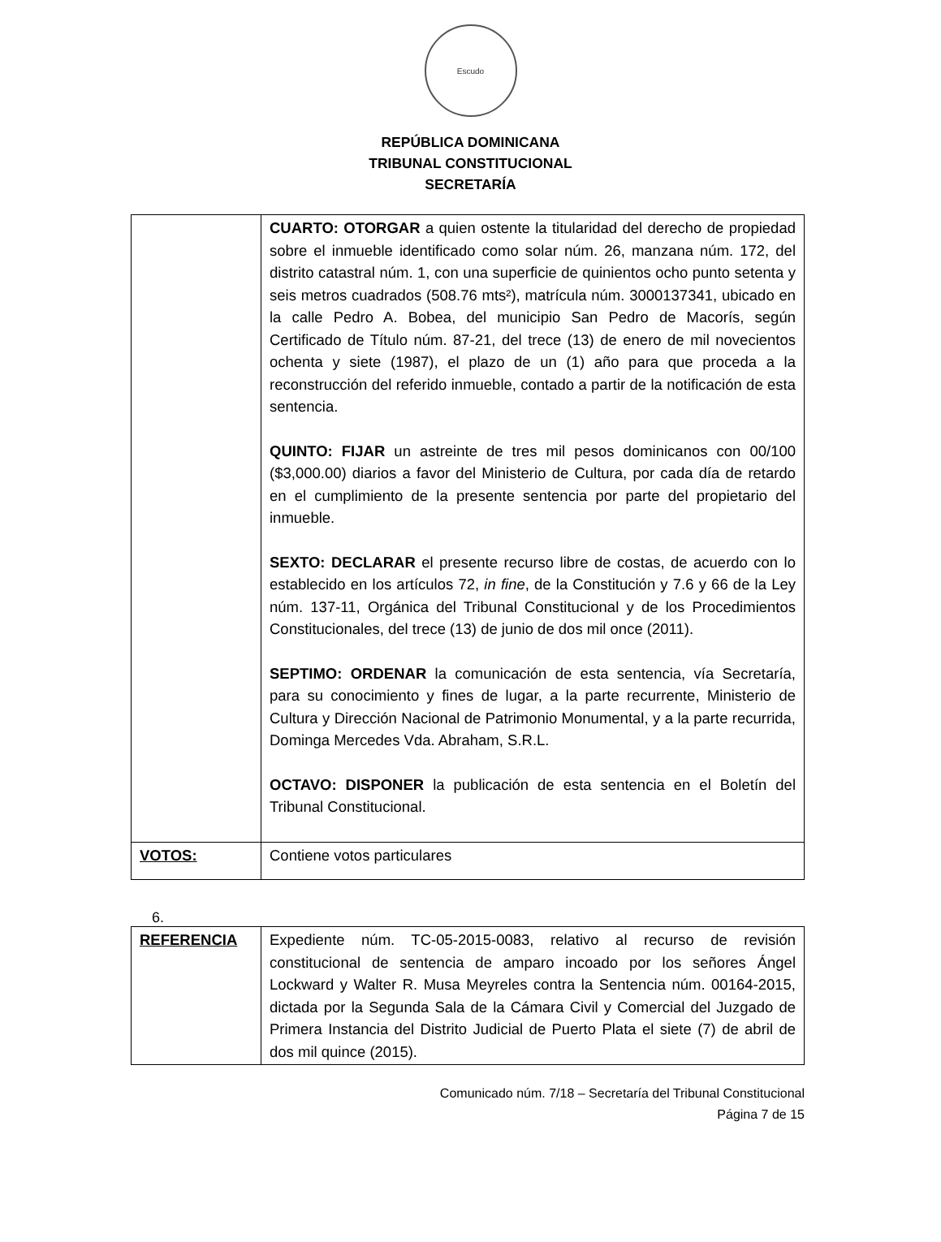Escudo
REPÚBLICA DOMINICANA
TRIBUNAL CONSTITUCIONAL
SECRETARÍA
| | CUARTO: OTORGAR a quien ostente la titularidad del derecho de propiedad sobre el inmueble identificado como solar núm. 26, manzana núm. 172, del distrito catastral núm. 1, con una superficie de quinientos ocho punto setenta y seis metros cuadrados (508.76 mts²), matrícula núm. 3000137341, ubicado en la calle Pedro A. Bobea, del municipio San Pedro de Macorís, según Certificado de Título núm. 87-21, del trece (13) de enero de mil novecientos ochenta y siete (1987), el plazo de un (1) año para que proceda a la reconstrucción del referido inmueble, contado a partir de la notificación de esta sentencia. QUINTO: FIJAR un astreinte de tres mil pesos dominicanos con 00/100 ($3,000.00) diarios a favor del Ministerio de Cultura, por cada día de retardo en el cumplimiento de la presente sentencia por parte del propietario del inmueble. SEXTO: DECLARAR el presente recurso libre de costas, de acuerdo con lo establecido en los artículos 72, in fine , de la Constitución y 7.6 y 66 de la Ley núm. 137-11, Orgánica del Tribunal Constitucional y de los Procedimientos Constitucionales, del trece (13) de junio de dos mil once (2011). SEPTIMO: ORDENAR la comunicación de esta sentencia, vía Secretaría, para su conocimiento y fines de lugar, a la parte recurrente, Ministerio de Cultura y Dirección Nacional de Patrimonio Monumental, y a la parte recurrida, Dominga Mercedes Vda. Abraham, S.R.L. OCTAVO: DISPONER la publicación de esta sentencia en el Boletín del Tribunal Constitucional. |
| VOTOS: | Contiene votos particulares |
6.
| REFERENCIA | Expediente núm. TC-05-2015-0083, relativo al recurso de revisión constitucional de sentencia de amparo incoado por los señores Ángel Lockward y Walter R. Musa Meyreles contra la Sentencia núm. 00164-2015, dictada por la Segunda Sala de la Cámara Civil y Comercial del Juzgado de Primera Instancia del Distrito Judicial de Puerto Plata el siete (7) de abril de dos mil quince (2015). |
Comunicado núm. 7/18 – Secretaría del Tribunal Constitucional
Página 7 de 15